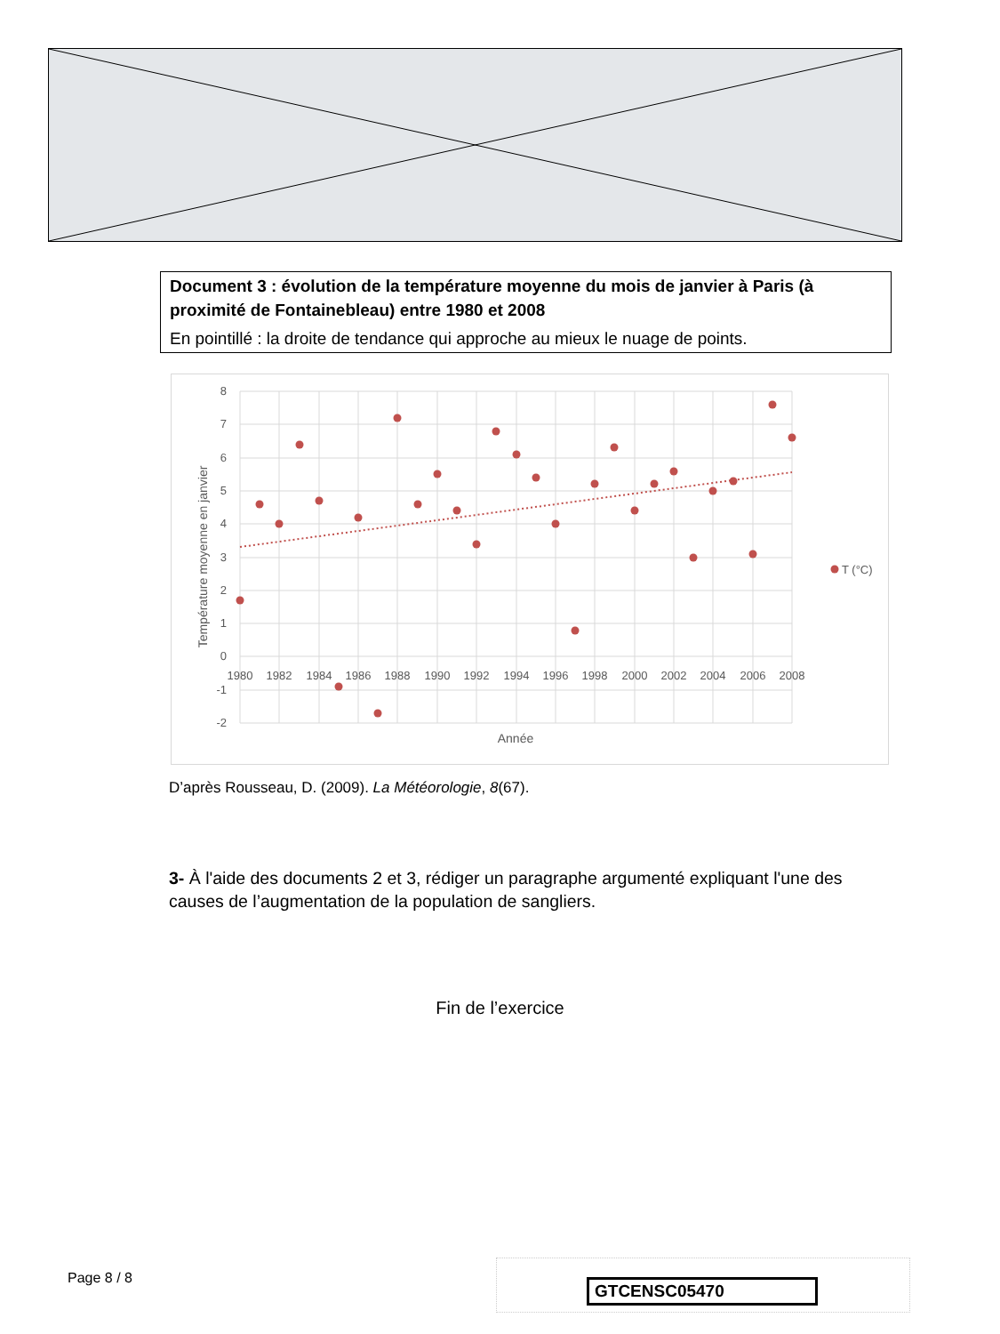Document 3 : évolution de la température moyenne du mois de janvier à Paris (à proximité de Fontainebleau) entre 1980 et 2008
En pointillé : la droite de tendance qui approche au mieux le nuage de points.
8
7
6
5
4
3
2
1
0
-1
-2
1980
1982
1984
1986
1988
1990
1992
1994
1996
1998
2000
2002
2004
2006
2008
Année
Température moyenne en janvier
T (°C)
D’après Rousseau, D. (2009). La Météorologie, 8(67).
3- À l'aide des documents 2 et 3, rédiger un paragraphe argumenté expliquant l'une des causes de l’augmentation de la population de sangliers.
Fin de l’exercice
Page 8 / 8 GTCENSC05470